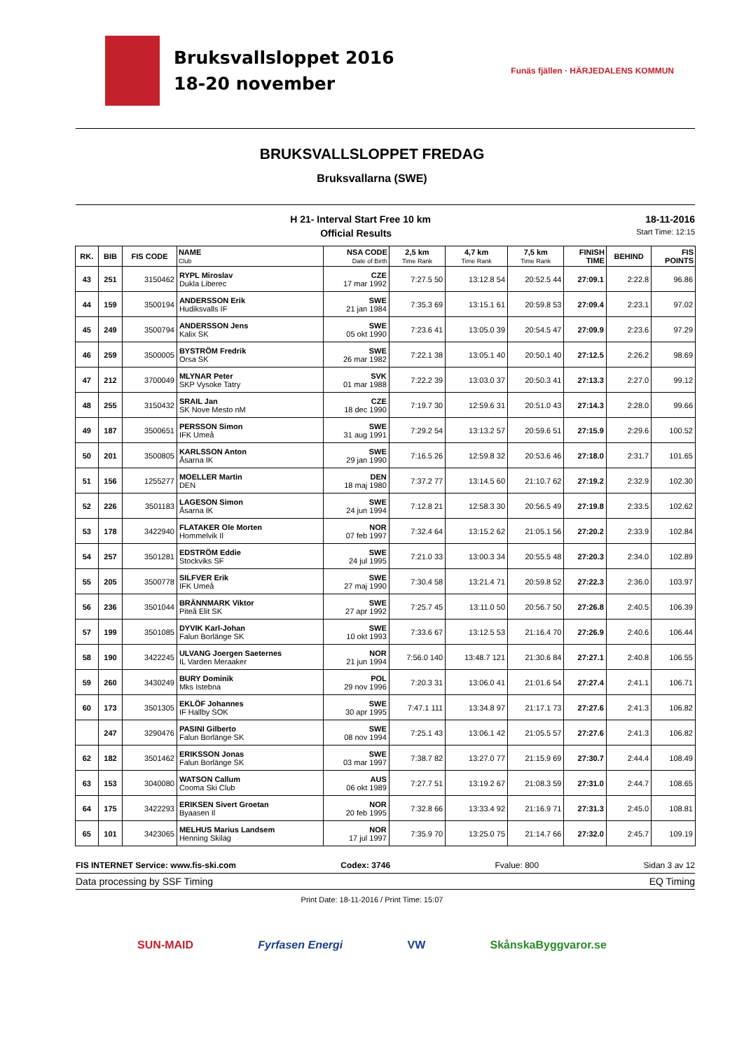Bruksvallsloppet 2016
18-20 november
Funäs fjällen · HÄRJEDALENS KOMMUN
BRUKSVALLSLOPPET FREDAG
Bruksvallarna (SWE)
H 21- Interval Start Free 10 km 18-11-2016
Official Results Start Time: 12:15
| RK. | BIB | FIS CODE | NAME Club | NSA CODE Date of Birth | 2,5 km Time Rank | 4,7 km Time Rank | 7,5 km Time Rank | FINISH TIME | BEHIND | FIS POINTS |
| --- | --- | --- | --- | --- | --- | --- | --- | --- | --- | --- |
| 43 | 251 | 3150462 | RYPL Miroslav Dukla Liberec | CZE 17 mar 1992 | 7:27.5 50 | 13:12.8 54 | 20:52.5 44 | 27:09.1 | 2:22.8 | 96.86 |
| 44 | 159 | 3500194 | ANDERSSON Erik Hudiksvalls IF | SWE 21 jan 1984 | 7:35.3 69 | 13:15.1 61 | 20:59.8 53 | 27:09.4 | 2:23.1 | 97.02 |
| 45 | 249 | 3500794 | ANDERSSON Jens Kalix SK | SWE 05 okt 1990 | 7:23.6 41 | 13:05.0 39 | 20:54.5 47 | 27:09.9 | 2:23.6 | 97.29 |
| 46 | 259 | 3500005 | BYSTRÖM Fredrik Orsa SK | SWE 26 mar 1982 | 7:22.1 38 | 13:05.1 40 | 20:50.1 40 | 27:12.5 | 2:26.2 | 98.69 |
| 47 | 212 | 3700049 | MLYNAR Peter SKP Vysoke Tatry | SVK 01 mar 1988 | 7:22.2 39 | 13:03.0 37 | 20:50.3 41 | 27:13.3 | 2:27.0 | 99.12 |
| 48 | 255 | 3150432 | SRAIL Jan SK Nove Mesto nM | CZE 18 dec 1990 | 7:19.7 30 | 12:59.6 31 | 20:51.0 43 | 27:14.3 | 2:28.0 | 99.66 |
| 49 | 187 | 3500651 | PERSSON Simon IFK Umeå | SWE 31 aug 1991 | 7:29.2 54 | 13:13.2 57 | 20:59.6 51 | 27:15.9 | 2:29.6 | 100.52 |
| 50 | 201 | 3500805 | KARLSSON Anton Åsarna IK | SWE 29 jan 1990 | 7:16.5 26 | 12:59.8 32 | 20:53.6 46 | 27:18.0 | 2:31.7 | 101.65 |
| 51 | 156 | 1255277 | MOELLER Martin DEN | DEN 18 maj 1980 | 7:37.2 77 | 13:14.5 60 | 21:10.7 62 | 27:19.2 | 2:32.9 | 102.30 |
| 52 | 226 | 3501183 | LAGESON Simon Åsarna IK | SWE 24 jun 1994 | 7:12.8 21 | 12:58.3 30 | 20:56.5 49 | 27:19.8 | 2:33.5 | 102.62 |
| 53 | 178 | 3422940 | FLATAKER Ole Morten Hommelvik Il | NOR 07 feb 1997 | 7:32.4 64 | 13:15.2 62 | 21:05.1 56 | 27:20.2 | 2:33.9 | 102.84 |
| 54 | 257 | 3501281 | EDSTRÖM Eddie Stockviks SF | SWE 24 jul 1995 | 7:21.0 33 | 13:00.3 34 | 20:55.5 48 | 27:20.3 | 2:34.0 | 102.89 |
| 55 | 205 | 3500778 | SILFVER Erik IFK Umeå | SWE 27 maj 1990 | 7:30.4 58 | 13:21.4 71 | 20:59.8 52 | 27:22.3 | 2:36.0 | 103.97 |
| 56 | 236 | 3501044 | BRÄNNMARK Viktor Piteå Elit SK | SWE 27 apr 1992 | 7:25.7 45 | 13:11.0 50 | 20:56.7 50 | 27:26.8 | 2:40.5 | 106.39 |
| 57 | 199 | 3501085 | DYVIK Karl-Johan Falun Borlänge SK | SWE 10 okt 1993 | 7:33.6 67 | 13:12.5 53 | 21:16.4 70 | 27:26.9 | 2:40.6 | 106.44 |
| 58 | 190 | 3422245 | ULVANG Joergen Saeternes IL Varden Meraaker | NOR 21 jun 1994 | 7:56.0 140 | 13:48.7 121 | 21:30.6 84 | 27:27.1 | 2:40.8 | 106.55 |
| 59 | 260 | 3430249 | BURY Dominik Mks Istebna | POL 29 nov 1996 | 7:20.3 31 | 13:06.0 41 | 21:01.6 54 | 27:27.4 | 2:41.1 | 106.71 |
| 60 | 173 | 3501305 | EKLÖF Johannes IF Hallby SOK | SWE 30 apr 1995 | 7:47.1 111 | 13:34.8 97 | 21:17.1 73 | 27:27.6 | 2:41.3 | 106.82 |
| | 247 | 3290476 | PASINI Gilberto Falun Borlänge SK | SWE 08 nov 1994 | 7:25.1 43 | 13:06.1 42 | 21:05.5 57 | 27:27.6 | 2:41.3 | 106.82 |
| 62 | 182 | 3501462 | ERIKSSON Jonas Falun Borlänge SK | SWE 03 mar 1997 | 7:38.7 82 | 13:27.0 77 | 21:15.9 69 | 27:30.7 | 2:44.4 | 108.49 |
| 63 | 153 | 3040080 | WATSON Callum Cooma Ski Club | AUS 06 okt 1989 | 7:27.7 51 | 13:19.2 67 | 21:08.3 59 | 27:31.0 | 2:44.7 | 108.65 |
| 64 | 175 | 3422293 | ERIKSEN Sivert Groetan Byaasen Il | NOR 20 feb 1995 | 7:32.8 66 | 13:33.4 92 | 21:16.9 71 | 27:31.3 | 2:45.0 | 108.81 |
| 65 | 101 | 3423065 | MELHUS Marius Landsem Henning Skilag | NOR 17 jul 1997 | 7:35.9 70 | 13:25.0 75 | 21:14.7 66 | 27:32.0 | 2:45.7 | 109.19 |
FIS INTERNET Service: www.fis-ski.com Codex: 3746 Fvalue: 800 Sidan 3 av 12
Data processing by SSF Timing EQ Timing
Print Date: 18-11-2016 / Print Time: 15:07
SUN-MAID Fyrfasen Energi VW SkånskaByggvaror.se